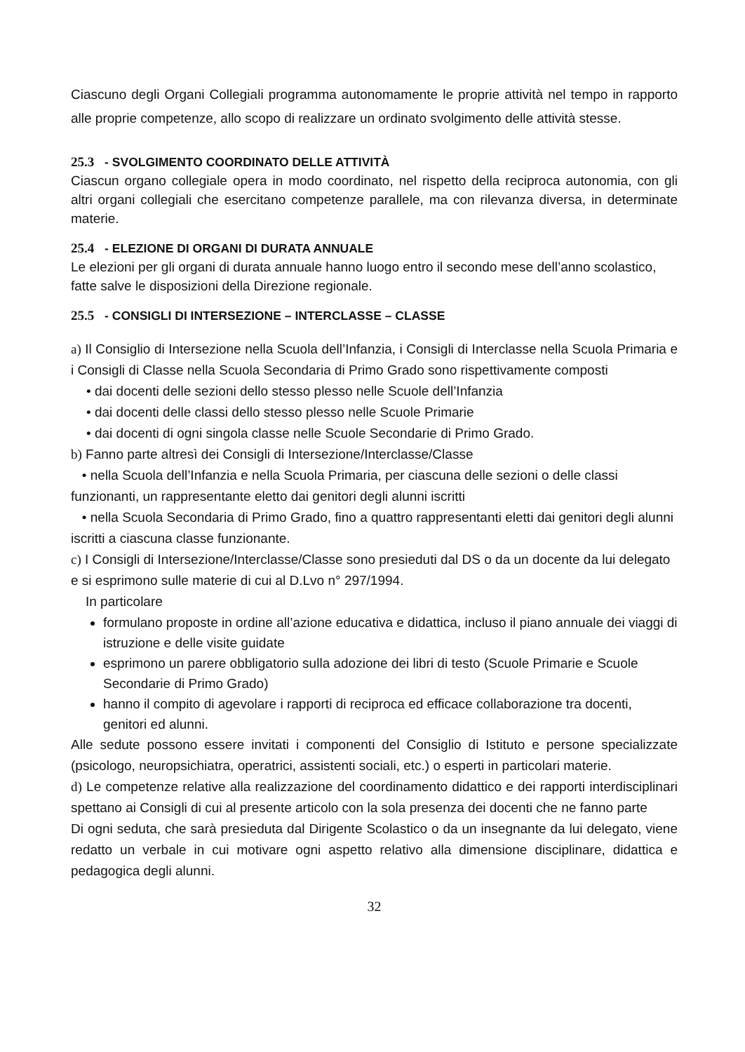Ciascuno degli Organi Collegiali programma autonomamente le proprie attività nel tempo in rapporto alle proprie competenze, allo scopo di realizzare un ordinato svolgimento delle attività stesse.
25.3 - SVOLGIMENTO COORDINATO DELLE ATTIVITÀ
Ciascun organo collegiale opera in modo coordinato, nel rispetto della reciproca autonomia, con gli altri organi collegiali che esercitano competenze parallele, ma con rilevanza diversa, in determinate materie.
25.4 - ELEZIONE DI ORGANI DI DURATA ANNUALE
Le elezioni per gli organi di durata annuale hanno luogo entro il secondo mese dell’anno scolastico, fatte salve le disposizioni della Direzione regionale.
25.5 - CONSIGLI DI INTERSEZIONE – INTERCLASSE – CLASSE
a) Il Consiglio di Intersezione nella Scuola dell’Infanzia, i Consigli di Interclasse nella Scuola Primaria e i Consigli di Classe nella Scuola Secondaria di Primo Grado sono rispettivamente composti
• dai docenti delle sezioni dello stesso plesso nelle Scuole dell’Infanzia
• dai docenti delle classi dello stesso plesso nelle Scuole Primarie
• dai docenti di ogni singola classe nelle Scuole Secondarie di Primo Grado.
b) Fanno parte altresì dei Consigli di Intersezione/Interclasse/Classe
• nella Scuola dell’Infanzia e nella Scuola Primaria, per ciascuna delle sezioni o delle classi funzionanti, un rappresentante eletto dai genitori degli alunni iscritti
• nella Scuola Secondaria di Primo Grado, fino a quattro rappresentanti eletti dai genitori degli alunni iscritti a ciascuna classe funzionante.
c) I Consigli di Intersezione/Interclasse/Classe sono presieduti dal DS o da un docente da lui delegato e si esprimono sulle materie di cui al D.Lvo n° 297/1994.
In particolare
formulano proposte in ordine all’azione educativa e didattica, incluso il piano annuale dei viaggi di istruzione e delle visite guidate
esprimono un parere obbligatorio sulla adozione dei libri di testo (Scuole Primarie e Scuole Secondarie di Primo Grado)
hanno il compito di agevolare i rapporti di reciproca ed efficace collaborazione tra docenti, genitori ed alunni.
Alle sedute possono essere invitati i componenti del Consiglio di Istituto e persone specializzate (psicologo, neuropsichiatra, operatrici, assistenti sociali, etc.) o esperti in particolari materie.
d) Le competenze relative alla realizzazione del coordinamento didattico e dei rapporti interdisciplinari spettano ai Consigli di cui al presente articolo con la sola presenza dei docenti che ne fanno parte
Di ogni seduta, che sarà presieduta dal Dirigente Scolastico o da un insegnante da lui delegato, viene redatto un verbale in cui motivare ogni aspetto relativo alla dimensione disciplinare, didattica e pedagogica degli alunni.
32